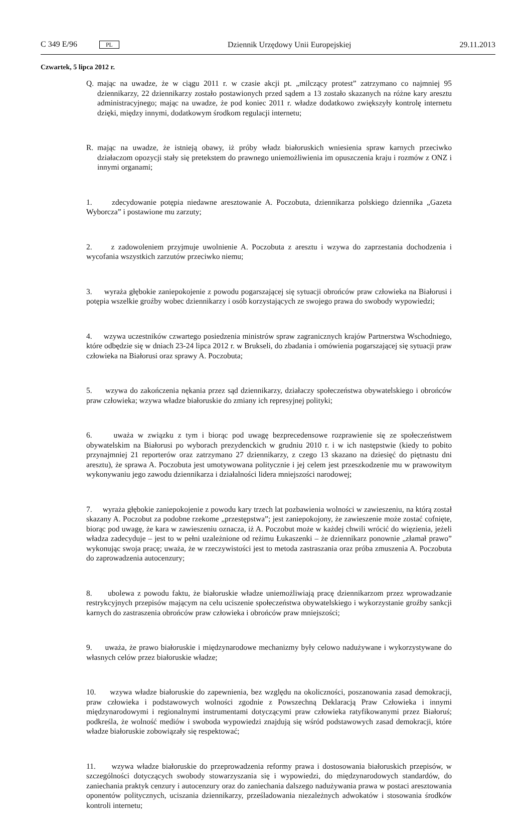C 349 E/96 PL Dziennik Urzędowy Unii Europejskiej 29.11.2013
Czwartek, 5 lipca 2012 r.
Q. mając na uwadze, że w ciągu 2011 r. w czasie akcji pt. „milczący protest” zatrzymano co najmniej 95 dziennikarzy, 22 dziennikarzy zostało postawionych przed sądem a 13 zostało skazanych na różne kary aresztu administracyjnego; mając na uwadze, że pod koniec 2011 r. władze dodatkowo zwiększyły kontrolę internetu dzięki, między innymi, dodatkowym środkom regulacji internetu;
R. mając na uwadze, że istnieją obawy, iż próby władz białoruskich wniesienia spraw karnych przeciwko działaczom opozycji stały się pretekstem do prawnego uniemożliwienia im opuszczenia kraju i rozmów z ONZ i innymi organami;
1. zdecydowanie potępia niedawne aresztowanie A. Poczobuta, dziennikarza polskiego dziennika „Gazeta Wyborcza” i postawione mu zarzuty;
2. z zadowoleniem przyjmuje uwolnienie A. Poczobuta z aresztu i wzywa do zaprzestania dochodzenia i wycofania wszystkich zarzutów przeciwko niemu;
3. wyraża głębokie zaniepokojenie z powodu pogarszającej się sytuacji obrońców praw człowieka na Białorusi i potępia wszelkie groźby wobec dziennikarzy i osób korzystających ze swojego prawa do swobody wypowiedzi;
4. wzywa uczestników czwartego posiedzenia ministrów spraw zagranicznych krajów Partnerstwa Wschodniego, które odbędzie się w dniach 23-24 lipca 2012 r. w Brukseli, do zbadania i omówienia pogarszającej się sytuacji praw człowieka na Białorusi oraz sprawy A. Poczobuta;
5. wzywa do zakończenia nękania przez sąd dziennikarzy, działaczy społeczeństwa obywatelskiego i obrońców praw człowieka; wzywa władze białoruskie do zmiany ich represyjnej polityki;
6. uważa w związku z tym i biorąc pod uwagę bezprecedensowe rozprawienie się ze społeczeństwem obywatelskim na Białorusi po wyborach prezydenckich w grudniu 2010 r. i w ich następstwie (kiedy to pobito przynajmniej 21 reporterów oraz zatrzymano 27 dziennikarzy, z czego 13 skazano na dziesięć do piętnastu dni aresztu), że sprawa A. Poczobuta jest umotywowana politycznie i jej celem jest przeszkodzenie mu w prawowitym wykonywaniu jego zawodu dziennikarza i działalności lidera mniejszości narodowej;
7. wyraża głębokie zaniepokojenie z powodu kary trzech lat pozbawienia wolności w zawieszeniu, na którą został skazany A. Poczobut za podobne rzekome „przestępstwa”; jest zaniepokojony, że zawieszenie może zostać cofnięte, biorąc pod uwagę, że kara w zawieszeniu oznacza, iż A. Poczobut może w każdej chwili wrócić do więzienia, jeżeli władza zadecyduje – jest to w pełni uzależnione od reżimu Łukaszenki – że dziennikarz ponownie „złamał prawo” wykonując swoja pracę; uważa, że w rzeczywistości jest to metoda zastraszania oraz próba zmuszenia A. Poczobuta do zaprowadzenia autocenzury;
8. ubolewa z powodu faktu, że białoruskie władze uniemożliwiają pracę dziennikarzom przez wprowadzanie restrykcyjnych przepisów mającym na celu uciszenie społeczeństwa obywatelskiego i wykorzystanie groźby sankcji karnych do zastraszenia obrońców praw człowieka i obrońców praw mniejszości;
9. uważa, że prawo białoruskie i międzynarodowe mechanizmy były celowo nadużywane i wykorzystywane do własnych celów przez białoruskie władze;
10. wzywa władze białoruskie do zapewnienia, bez względu na okoliczności, poszanowania zasad demokracji, praw człowieka i podstawowych wolności zgodnie z Powszechną Deklaracją Praw Człowieka i innymi międzynarodowymi i regionalnymi instrumentami dotyczącymi praw człowieka ratyfikowanymi przez Białoruś; podkreśla, że wolność mediów i swoboda wypowiedzi znajdują się wśród podstawowych zasad demokracji, które władze białoruskie zobowiązały się respektować;
11. wzywa władze białoruskie do przeprowadzenia reformy prawa i dostosowania białoruskich przepisów, w szczególności dotyczących swobody stowarzyszania się i wypowiedzi, do międzynarodowych standardów, do zaniechania praktyk cenzury i autocenzury oraz do zaniechania dalszego nadużywania prawa w postaci aresztowania oponentów politycznych, uciszania dziennikarzy, prześladowania niezależnych adwokatów i stosowania środków kontroli internetu;